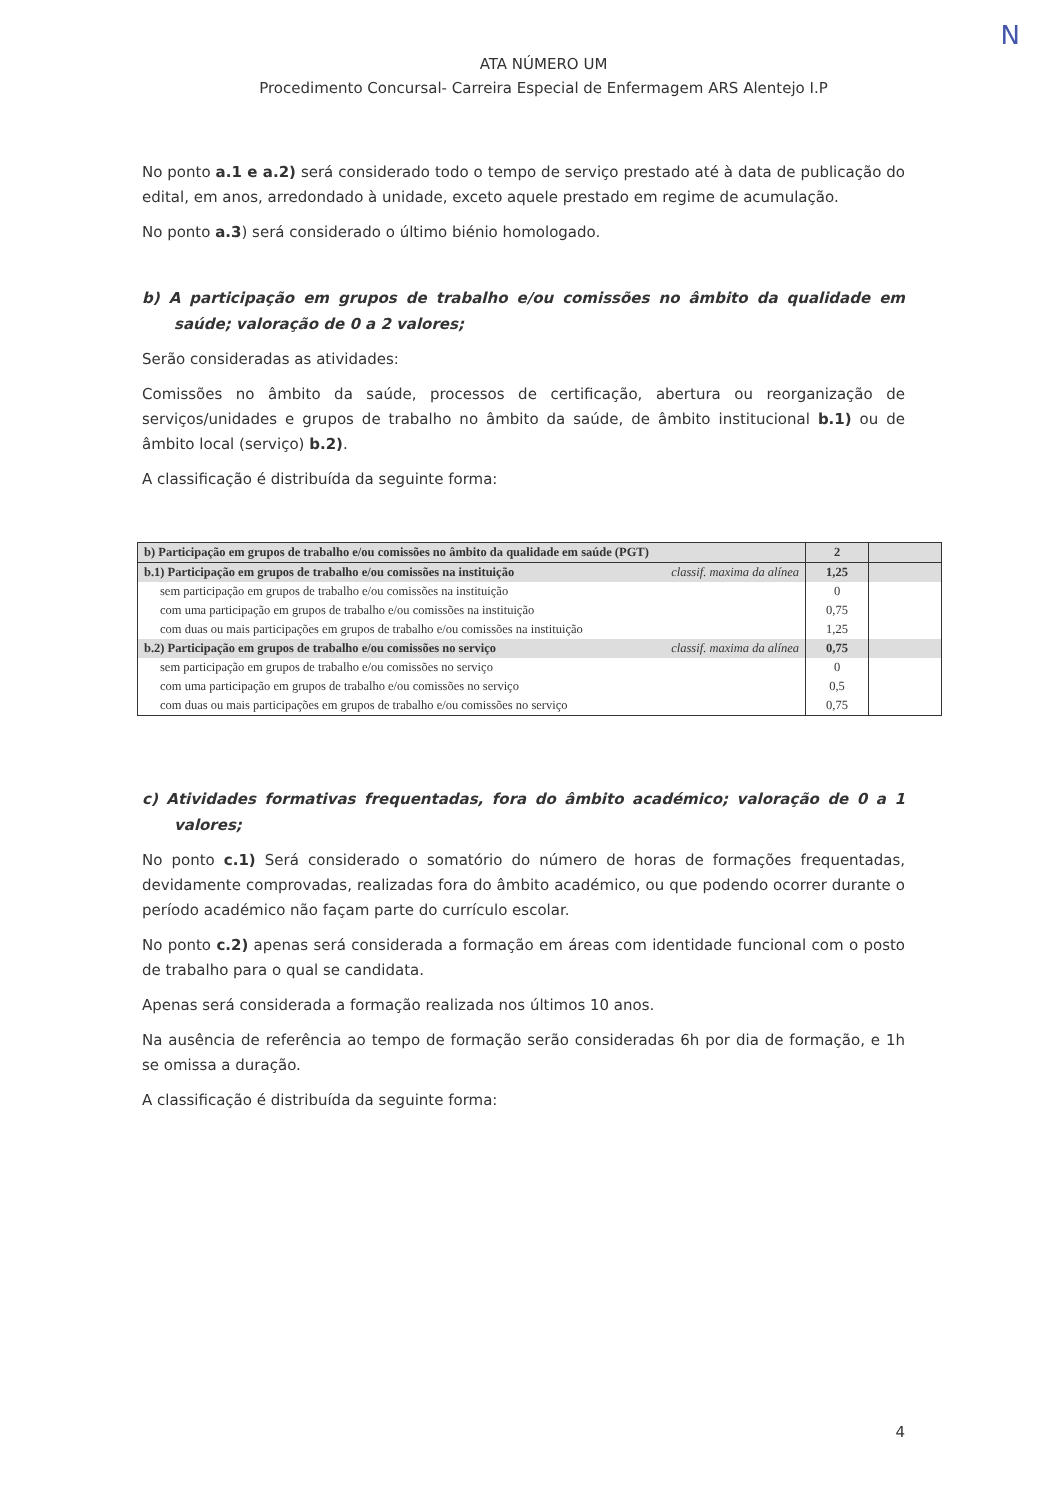N
ATA NÚMERO UM
Procedimento Concursal- Carreira Especial de Enfermagem ARS Alentejo I.P
No ponto a.1 e a.2) será considerado todo o tempo de serviço prestado até à data de publicação do edital, em anos, arredondado à unidade, exceto aquele prestado em regime de acumulação.
No ponto a.3) será considerado o último biénio homologado.
b) A participação em grupos de trabalho e/ou comissões no âmbito da qualidade em saúde; valoração de 0 a 2 valores;
Serão consideradas as atividades:
Comissões no âmbito da saúde, processos de certificação, abertura ou reorganização de serviços/unidades e grupos de trabalho no âmbito da saúde, de âmbito institucional b.1) ou de âmbito local (serviço) b.2).
A classificação é distribuída da seguinte forma:
| b) Participação em grupos de trabalho e/ou comissões no âmbito da qualidade em saúde (PGT) | 2 | |
| b.1) Participação em grupos de trabalho e/ou comissões na instituição classif. maxima da alínea | 1,25 | |
| sem participação em grupos de trabalho e/ou comissões na instituição | 0 | |
| com uma participação em grupos de trabalho e/ou comissões na instituição | 0,75 | |
| com duas ou mais participações em grupos de trabalho e/ou comissões na instituição | 1,25 | |
| b.2) Participação em grupos de trabalho e/ou comissões no serviço classif. maxima da alínea | 0,75 | |
| sem participação em grupos de trabalho e/ou comissões no serviço | 0 | |
| com uma participação em grupos de trabalho e/ou comissões no serviço | 0,5 | |
| com duas ou mais participações em grupos de trabalho e/ou comissões no serviço | 0,75 | |
c) Atividades formativas frequentadas, fora do âmbito académico; valoração de 0 a 1 valores;
No ponto c.1) Será considerado o somatório do número de horas de formações frequentadas, devidamente comprovadas, realizadas fora do âmbito académico, ou que podendo ocorrer durante o período académico não façam parte do currículo escolar.
No ponto c.2) apenas será considerada a formação em áreas com identidade funcional com o posto de trabalho para o qual se candidata.
Apenas será considerada a formação realizada nos últimos 10 anos.
Na ausência de referência ao tempo de formação serão consideradas 6h por dia de formação, e 1h se omissa a duração.
A classificação é distribuída da seguinte forma:
4